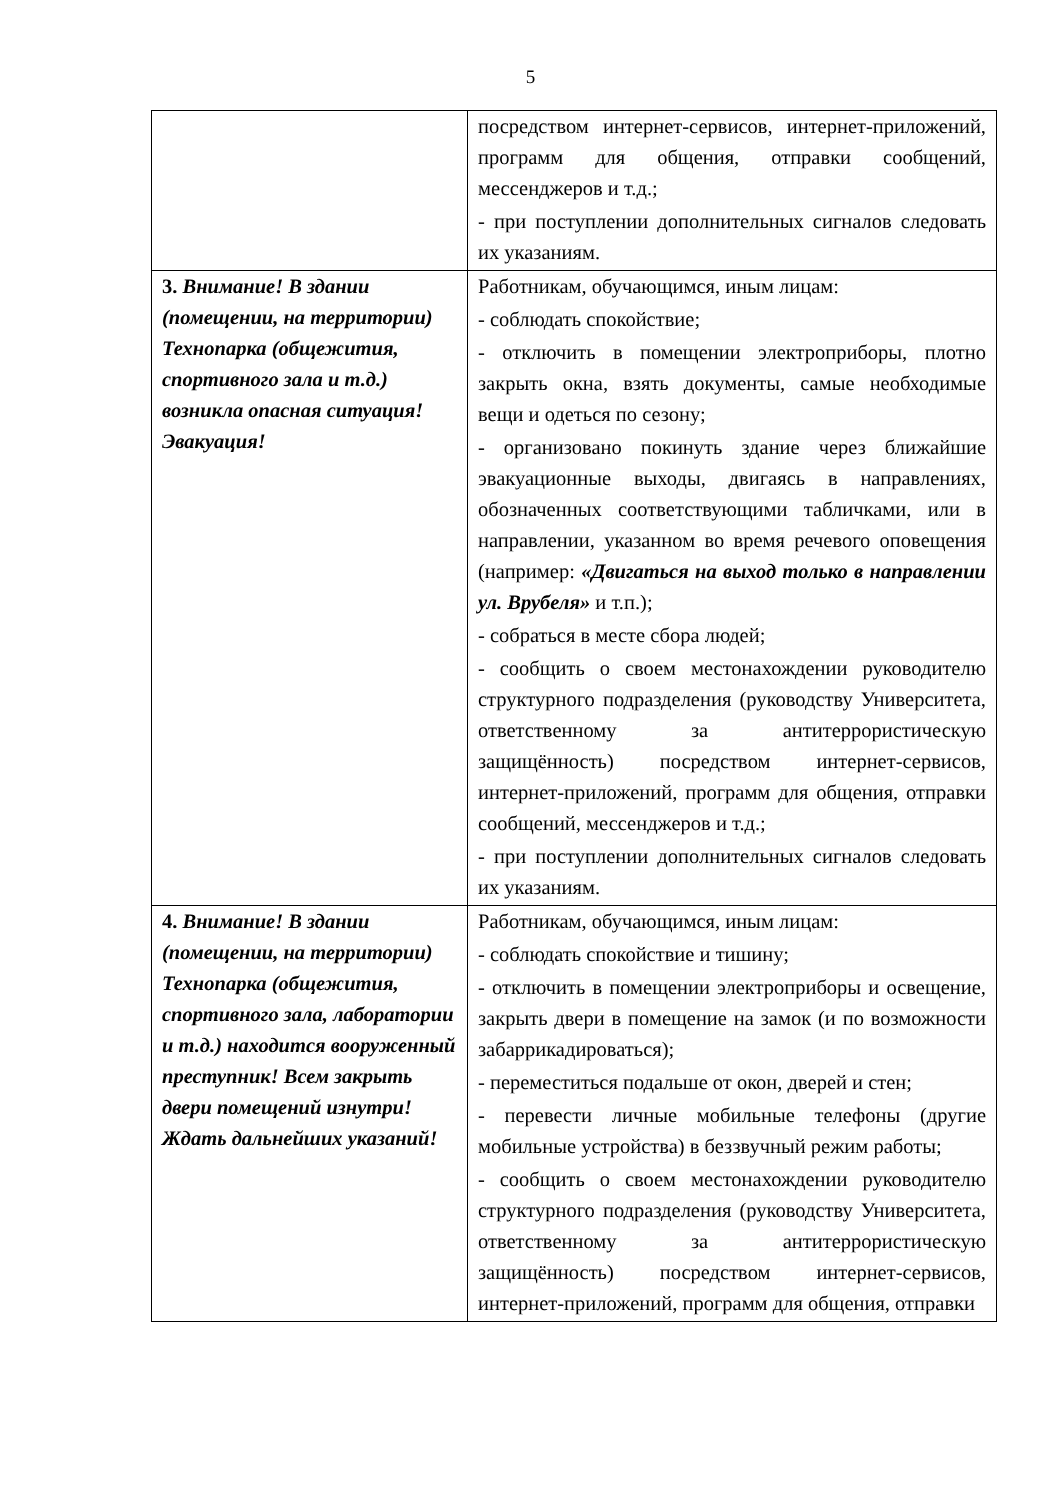5
| | посредством интернет-сервисов, интернет-приложений, программ для общения, отправки сообщений, мессенджеров и т.д.; - при поступлении дополнительных сигналов следовать их указаниям. |
| 3. Внимание! В здании (помещении, на территории) Технопарка (общежития, спортивного зала и т.д.) возникла опасная ситуация! Эвакуация! | Работникам, обучающимся, иным лицам: - соблюдать спокойствие; - отключить в помещении электроприборы, плотно закрыть окна, взять документы, самые необходимые вещи и одеться по сезону; - организовано покинуть здание через ближайшие эвакуационные выходы, двигаясь в направлениях, обозначенных соответствующими табличками, или в направлении, указанном во время речевого оповещения (например: «Двигаться на выход только в направлении ул. Врубеля» и т.п.); - собраться в месте сбора людей; - сообщить о своем местонахождении руководителю структурного подразделения (руководству Университета, ответственному за антитеррористическую защищённость) посредством интернет-сервисов, интернет-приложений, программ для общения, отправки сообщений, мессенджеров и т.д.; - при поступлении дополнительных сигналов следовать их указаниям. |
| 4. Внимание! В здании (помещении, на территории) Технопарка (общежития, спортивного зала, лаборатории и т.д.) находится вооруженный преступник! Всем закрыть двери помещений изнутри! Ждать дальнейших указаний! | Работникам, обучающимся, иным лицам: - соблюдать спокойствие и тишину; - отключить в помещении электроприборы и освещение, закрыть двери в помещение на замок (и по возможности забаррикадироваться); - переместиться подальше от окон, дверей и стен; - перевести личные мобильные телефоны (другие мобильные устройства) в беззвучный режим работы; - сообщить о своем местонахождении руководителю структурного подразделения (руководству Университета, ответственному за антитеррористическую защищённость) посредством интернет-сервисов, интернет-приложений, программ для общения, отправки |